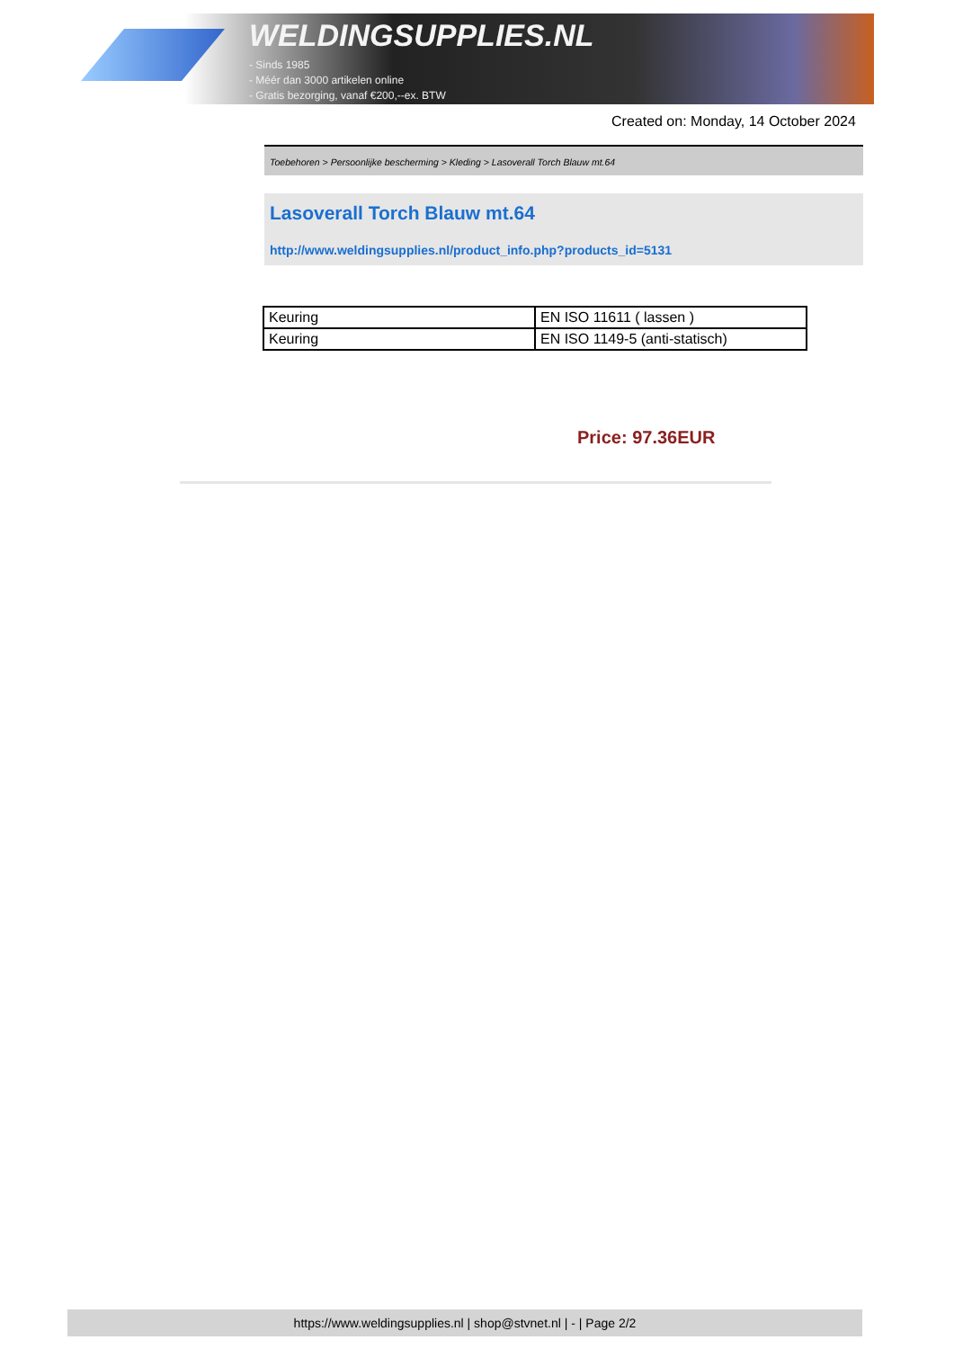WELDINGSUPPLIES.NL
- Sinds 1985
- Méér dan 3000 artikelen online
- Gratis bezorging, vanaf €200,--ex. BTW
Created on: Monday, 14 October 2024
Toebehoren > Persoonlijke bescherming > Kleding > Lasoverall Torch Blauw mt.64
Lasoverall Torch Blauw mt.64
http://www.weldingsupplies.nl/product_info.php?products_id=5131
| Keuring | EN ISO 11611 ( lassen ) |
| Keuring | EN ISO 1149-5 (anti-statisch) |
Price: 97.36EUR
https://www.weldingsupplies.nl | shop@stvnet.nl | - | Page 2/2